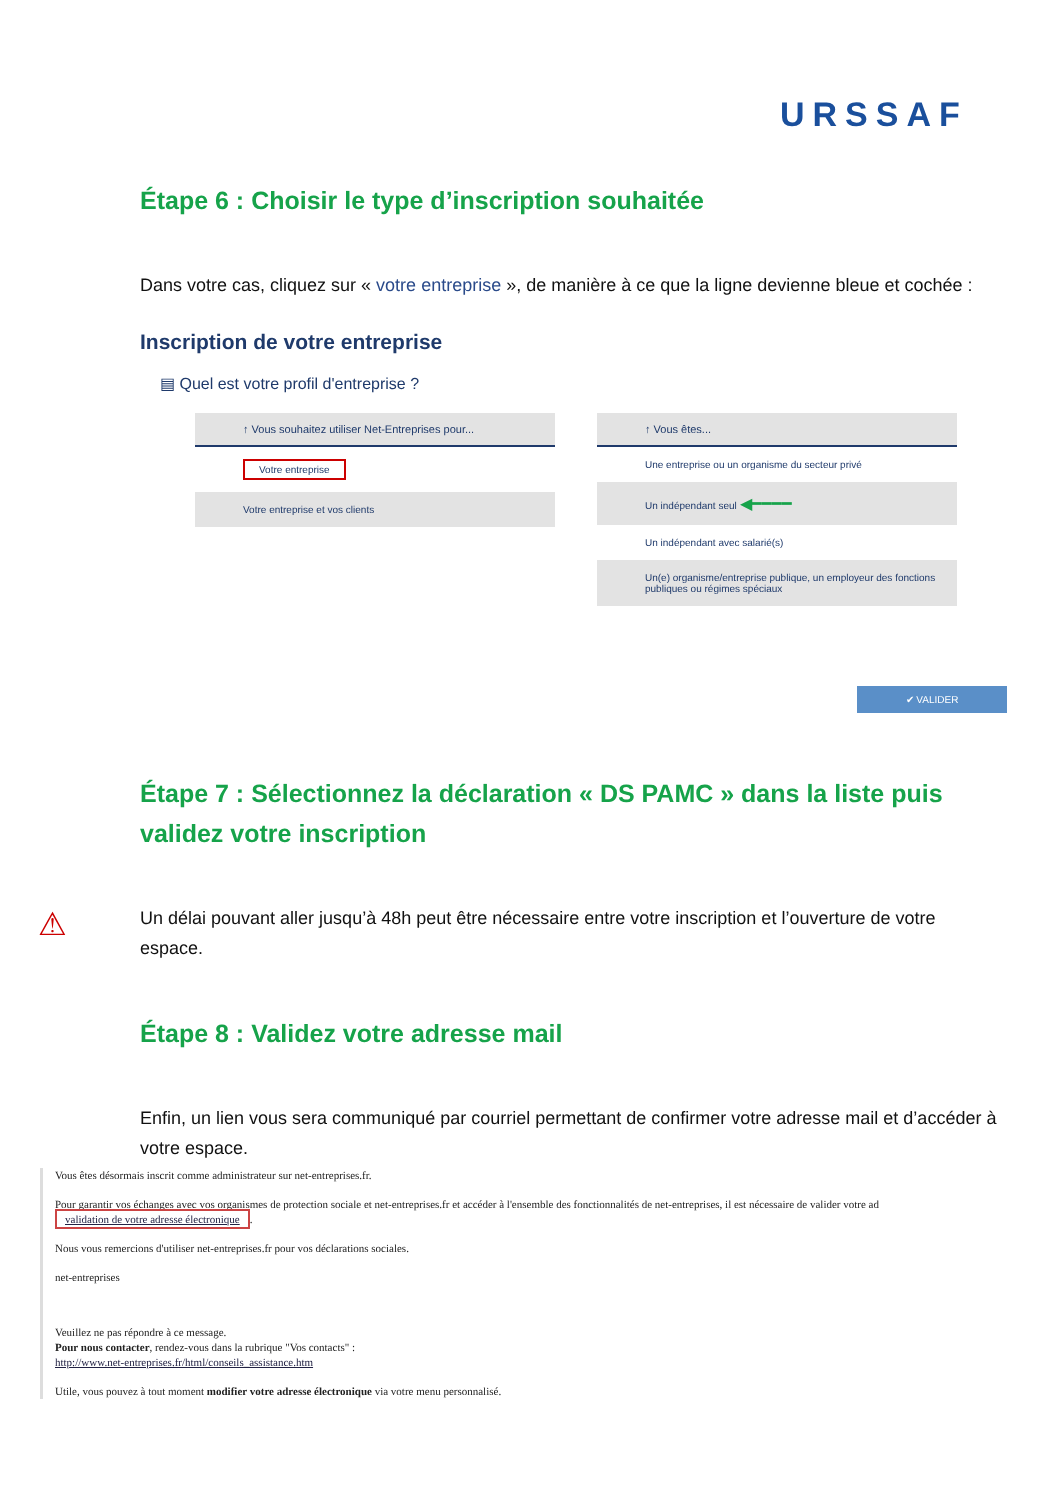URSSAF
Étape 6 : Choisir le type d’inscription souhaitée
Dans votre cas, cliquez sur « votre entreprise », de manière à ce que la ligne devienne bleue et cochée :
Inscription de votre entreprise
▤ Quel est votre profil d'entreprise ?
↑ Vous souhaitez utiliser Net-Entreprises pour...
Votre entreprise
Votre entreprise et vos clients
↑ Vous êtes...
Une entreprise ou un organisme du secteur privé
Un indépendant seul ◀━━━━
Un indépendant avec salarié(s)
Un(e) organisme/entreprise publique, un employeur des fonctions publiques ou régimes spéciaux
✔ VALIDER
Étape 7 : Sélectionnez la déclaration « DS PAMC » dans la liste puis validez votre inscription
Un délai pouvant aller jusqu’à 48h peut être nécessaire entre votre inscription et l’ouverture de votre espace.
Étape 8 : Validez votre adresse mail
Enfin, un lien vous sera communiqué par courriel permettant de confirmer votre adresse mail et d’accéder à votre espace.
⚠
Vous êtes désormais inscrit comme administrateur sur net-entreprises.fr.
Pour garantir vos échanges avec vos organismes de protection sociale et net-entreprises.fr et accéder à l'ensemble des fonctionnalités de net-entreprises, il est nécessaire de valider votre ad
validation de votre adresse électronique.
Nous vous remercions d'utiliser net-entreprises.fr pour vos déclarations sociales.
net-entreprises
Veuillez ne pas répondre à ce message.
Pour nous contacter, rendez-vous dans la rubrique "Vos contacts" :
http://www.net-entreprises.fr/html/conseils_assistance.htm
Utile, vous pouvez à tout moment modifier votre adresse électronique via votre menu personnalisé.